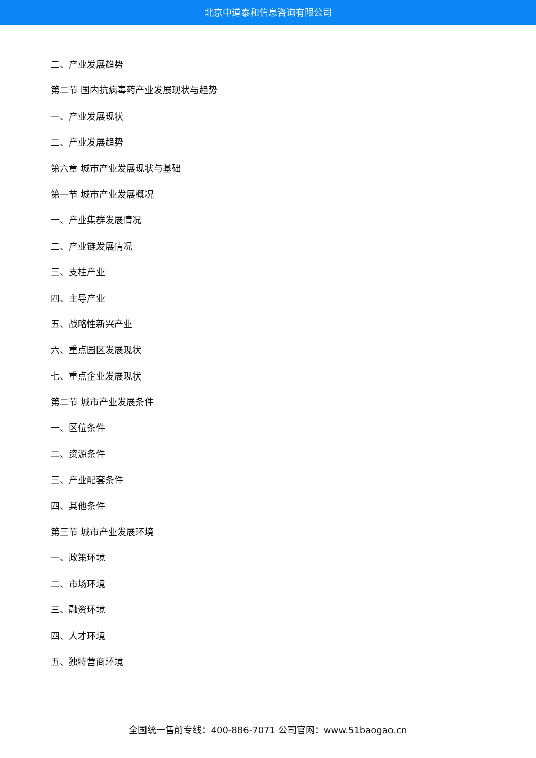北京中道泰和信息咨询有限公司
二、产业发展趋势
第二节 国内抗病毒药产业发展现状与趋势
一、产业发展现状
二、产业发展趋势
第六章 城市产业发展现状与基础
第一节 城市产业发展概况
一、产业集群发展情况
二、产业链发展情况
三、支柱产业
四、主导产业
五、战略性新兴产业
六、重点园区发展现状
七、重点企业发展现状
第二节 城市产业发展条件
一、区位条件
二、资源条件
三、产业配套条件
四、其他条件
第三节 城市产业发展环境
一、政策环境
二、市场环境
三、融资环境
四、人才环境
五、独特营商环境
全国统一售前专线：400-886-7071 公司官网：www.51baogao.cn